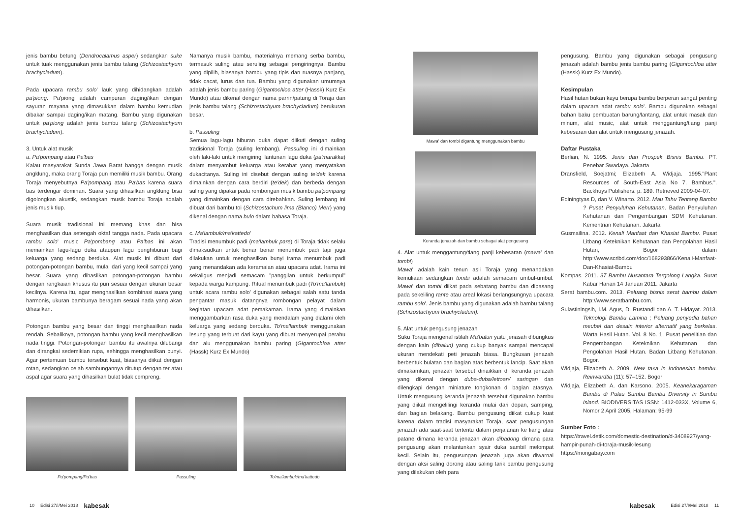jenis bambu betung (Dendrocalamus asper) sedangkan suke untuk tuak menggunakan jenis bambu talang (Schizostachyum brachycladum).
Pada upacara rambu solo' lauk yang dihidangkan adalah pa'piong. Pa'piong adalah campuran daging/ikan dengan sayuran mayana yang dimasukkan dalam bambu kemudian dibakar sampai daging/ikan matang. Bambu yang digunakan untuk pa'piong adalah jenis bambu talang (Schizostachyum brachycladum).
3. Untuk alat musik
a. Pa'pompang atau Pa'bas
Kalau masyarakat Sunda Jawa Barat bangga dengan musik angklung, maka orang Toraja pun memiliki musik bambu. Orang Toraja menyebutnya Pa'pompang atau Pa'bas karena suara bas terdengar dominan. Suara yang dihasilkan angklung bisa digolongkan akustik, sedangkan musik bambu Toraja adalah jenis musik tiup.
Suara musik tradisional ini memang khas dan bisa menghasilkan dua setengah oktaf tangga nada. Pada upacara rambu solo' music Pa'pombang atau Pa'bas ini akan memainkan lagu-lagu duka ataupun lagu penghiburan bagi keluarga yang sedang berduka. Alat musik ini dibuat dari potongan-potongan bambu, mulai dari yang kecil sampai yang besar. Suara yang dihasilkan potongan-potongan bambu dengan rangkaian khusus itu pun sesuai dengan ukuran besar kecilnya. Karena itu, agar menghasilkan kombinasi suara yang harmonis, ukuran bambunya beragam sesuai nada yang akan dihasilkan.
Potongan bambu yang besar dan tinggi menghasilkan nada rendah. Sebaliknya, potongan bambu yang kecil menghasilkan nada tinggi. Potongan-potongan bambu itu awalnya dilubangi dan dirangkai sedemikian rupa, sehingga menghasilkan bunyi. Agar pertemuan bambu tersebut kuat, biasanya diikat dengan rotan, sedangkan celah sambungannya ditutup dengan ter atau aspal agar suara yang dihasilkan bulat tidak cempreng.
Namanya musik bambu, materialnya memang serba bambu, termasuk suling atau seruling sebagai pengiringnya. Bambu yang dipilih, biasanya bambu yang tipis dan ruasnya panjang, tidak cacat, lurus dan tua. Bambu yang digunakan umumnya adalah jenis bambu paring (Gigantochloa atter (Hassk) Kurz Ex Mundo) atau dikenal dengan nama parrin/patung di Toraja dan jenis bambu talang (Schizostachyum brachycladum) berukuran besar.
b. Passuling
Semua lagu-lagu hiburan duka dapat diikuti dengan suling tradisional Toraja (suling lembang). Passuling ini dimainkan oleh laki-laki untuk mengiringi lantunan lagu duka (pa'marakka) dalam menyambut keluarga atau kerabat yang menyatakan dukacitanya. Suling ini disebut dengan suling te'dek karena dimainkan dengan cara berdiri (te'dek) dan berbeda dengan suling yang dipakai pada rombongan musik bambu pa'pompang yang dimainkan dengan cara direbahkan. Suling lembang ini dibuat dari bambu toi (Schizostachum lima (Blanco) Merr) yang dikenal dengan nama bulo dalam bahasa Toraja.
c. Ma'lambuk/ma'kattedo'
Tradisi menumbuk padi (ma'lambuk pare) di Toraja tidak selalu dimaksudkan untuk benar benar menumbuk padi tapi juga dilakukan untuk menghasilkan bunyi irama menumbuk padi yang menandakan ada keramaian atau upacara adat. Irama ini sekaligus menjadi semacam "panggilan untuk berkumpul" kepada warga kampung. Ritual menumbuk padi (To'ma'lambuk) untuk acara rambu solo' digunakan sebagai salah satu tanda pengantar masuk datangnya rombongan pelayat dalam kegiatan upacara adat pemakaman. Irama yang dimainkan menggambarkan rasa duka yang mendalam yang dialami oleh keluarga yang sedang berduka. To'ma'lambuk menggunakan lesung yang terbuat dari kayu yang dibuat menyerupai perahu dan alu menggunakan bambu paring (Gigantochloa atter (Hassk) Kurz Ex Mundo)
Pa'pompang/Pa'bas Passuling To'ma'lambuk/ma'kattedo
10 Edisi 27/I/Mei 2018 kabesak
Mawa' dan tombi digantung menggunakan bambu
Keranda jenazah dan bambu sebagai alat pengusung
4. Alat untuk menggantung/tiang panji kebesaran (mawa' dan tombi)
Mawa' adalah kain tenun asli Toraja yang menandakan kemuliaan sedangkan tombi adalah semacam umbul-umbul. Mawa' dan tombi diikat pada sebatang bambu dan dipasang pada sekeliling rante atau areal lokasi berlangsungnya upacara rambu solo'. Jenis bambu yang digunakan adalah bambu talang (Schizostachyum brachycladum).
5. Alat untuk pengusung jenazah
Suku Toraja mengenal istilah Ma'balun yaitu jenasah dibungkus dengan kain (dibalun) yang cukup banyak sampai mencapai ukuran mendekati peti jenazah biasa. Bungkusan jenazah berbentuk bulatan dan bagian atas berbentuk lancip. Saat akan dimakamkan, jenazah tersebut dinaikkan di keranda jenazah yang dikenal dengan duba-duba/lettoan/ saringan dan dilengkapi dengan miniature tongkonan di bagian atasnya. Untuk mengusung keranda jenazah tersebut digunakan bambu yang diikat mengelilingi keranda mulai dari depan, samping, dan bagian belakang. Bambu pengusung diikat cukup kuat karena dalam tradisi masyarakat Toraja, saat pengusungan jenazah ada saat-saat tertentu dalam perjalanan ke liang atau patane dimana keranda jenazah akan dibadong dimana para pengusung akan melantunkan syair duka sambil melompat kecil. Selain itu, pengusungan jenazah juga akan diwarnai dengan aksi saling dorong atau saling tarik bambu pengusung yang dilakukan oleh para
pengusung. Bambu yang digunakan sebagai pengusung jenazah adalah bambu jenis bambu paring (Gigantochloa atter (Hassk) Kurz Ex Mundo).
Kesimpulan
Hasil hutan bukan kayu berupa bambu berperan sangat penting dalam upacara adat rambu solo'. Bambu digunakan sebagai bahan baku pembuatan barung/lantang, alat untuk masak dan minum, alat music, alat untuk menggantung/tiang panji kebesaran dan alat untuk mengusung jenazah.
Daftar Pustaka
Berlian, N. 1995. Jenis dan Prospek Bisnis Bambu. PT. Penebar Swadaya. Jakarta
Dransfield, Soejatmi; Elizabeth A. Widjaja. 1995."Plant Resources of South-East Asia No 7. Bambus.". Backhuys Publishers. p. 189. Retrieved 2009-04-07.
Ediningtyas D, dan V. Winarto. 2012. Mau Tahu Tentang Bambu ? Pusat Penyuluhan Kehutanan. Badan Penyuluhan Kehutanan dan Pengembangan SDM Kehutanan. Kementrian Kehutanan. Jakarta
Gusmailina. 2012. Kenali Manfaat dan Khasiat Bambu. Pusat Litbang Keteknikan Kehutanan dan Pengolahan Hasil Hutan, Bogor dalam http://www.scribd.com/doc/168293866/Kenali-Manfaat-Dan-Khasiat-Bambu
Kompas. 2011. 37 Bambu Nusantara Tergolong Langka. Surat Kabar Harian 14 Januari 2011. Jakarta
Serat bambu.com. 2013. Peluang bisnis serat bambu dalam http://www.seratbambu.com.
Sulastiningsih, I.M. Agus, D. Rustandi dan A. T. Hidayat. 2013. Teknologi Bambu Lamina ; Peluang penyedia bahan meubel dan desain interior alternatif yang berkelas. Warta Hasil Hutan. Vol. 8 No. 1. Pusat penelitian dan Pengembangan Keteknikan Kehutanan dan Pengolahan Hasil Hutan. Badan Litbang Kehutanan. Bogor.
Widjaja, Elizabeth A. 2009. New taxa in Indonesian bambu. Reinwardtia (11): 57–152. Bogor
Widjaja, Elizabeth A. dan Karsono. 2005. Keanekaragaman Bambu di Pulau Sumba Bambu Diversity in Sumba Island. BIODIVERSITAS ISSN: 1412-033X, Volume 6, Nomor 2 April 2005, Halaman: 95-99
Sumber Foto :
https://travel.detik.com/domestic-destination/d-3408927/yang-hampir-punah-di-toraja-musik-lesung
https://mongabay.com
kabesak Edisi 27/I/Mei 2018 11